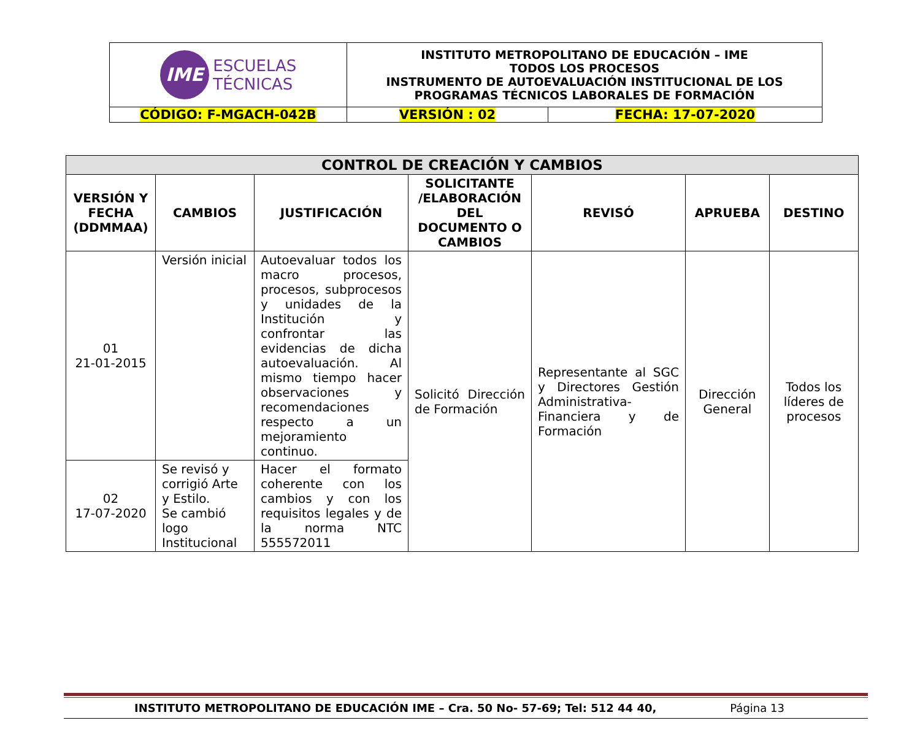| IME ESCUELAS TÉCNICAS | INSTITUTO METROPOLITANO DE EDUCACIÓN – IME TODOS LOS PROCESOS INSTRUMENTO DE AUTOEVALUACIÓN INSTITUCIONAL DE LOS PROGRAMAS TÉCNICOS LABORALES DE FORMACIÓN | |
| CÓDIGO: F-MGACH-042B | VERSIÓN : 02 | FECHA: 17-07-2020 |
| CONTROL DE CREACIÓN Y CAMBIOS | | | | | | |
| --- | --- | --- | --- | --- | --- | --- |
| VERSIÓN Y FECHA (DDMMAA) | CAMBIOS | JUSTIFICACIÓN | SOLICITANTE /ELABORACIÓN DEL DOCUMENTO O CAMBIOS | REVISÓ | APRUEBA | DESTINO |
| 01 21-01-2015 | Versión inicial | Autoevaluar todos los macro procesos, procesos, subprocesos y unidades de la Institución y confrontar las evidencias de dicha autoevaluación. Al mismo tiempo hacer observaciones y recomendaciones respecto a un mejoramiento continuo. | Solicitó Dirección de Formación | Representante al SGC y Directores Gestión Administrativa-Financiera y de Formación | Dirección General | Todos los líderes de procesos |
| 02 17-07-2020 | Se revisó y corrigió Arte y Estilo. Se cambió logo Institucional | Hacer el formato coherente con los cambios y con los requisitos legales y de la norma NTC 555572011 | | | | |
INSTITUTO METROPOLITANO DE EDUCACIÓN IME – Cra. 50 No- 57-69; Tel: 512 44 40, Página 13